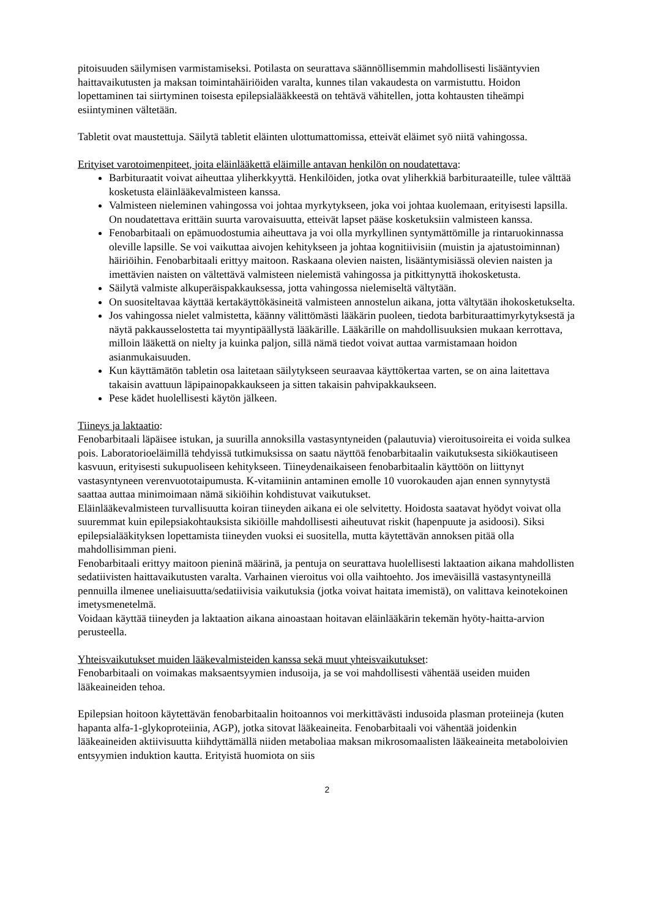pitoisuuden säilymisen varmistamiseksi. Potilasta on seurattava säännöllisemmin mahdollisesti lisääntyvien haittavaikutusten ja maksan toimintahäiriöiden varalta, kunnes tilan vakaudesta on varmistuttu. Hoidon lopettaminen tai siirtyminen toisesta epilepsialääkkeestä on tehtävä vähitellen, jotta kohtausten tiheämpi esiintyminen vältetään.
Tabletit ovat maustettuja. Säilytä tabletit eläinten ulottumattomissa, etteivät eläimet syö niitä vahingossa.
Erityiset varotoimenpiteet, joita eläinlääkettä eläimille antavan henkilön on noudatettava:
Barbituraatit voivat aiheuttaa yliherkkyyttä. Henkilöiden, jotka ovat yliherkkiä barbituraateille, tulee välttää kosketusta eläinlääkevalmisteen kanssa.
Valmisteen nieleminen vahingossa voi johtaa myrkytykseen, joka voi johtaa kuolemaan, erityisesti lapsilla. On noudatettava erittäin suurta varovaisuutta, etteivät lapset pääse kosketuksiin valmisteen kanssa.
Fenobarbitaali on epämuodostumia aiheuttava ja voi olla myrkyllinen syntymättömille ja rintaruokinnassa oleville lapsille. Se voi vaikuttaa aivojen kehitykseen ja johtaa kognitiivisiin (muistin ja ajatustoiminnan) häiriöihin. Fenobarbitaali erittyy maitoon. Raskaana olevien naisten, lisääntymisiässä olevien naisten ja imettävien naisten on vältettävä valmisteen nielemistä vahingossa ja pitkittynyttä ihokosketusta.
Säilytä valmiste alkuperäispakkauksessa, jotta vahingossa nielemiseltä vältytään.
On suositeltavaa käyttää kertakäyttökäsineitä valmisteen annostelun aikana, jotta vältytään ihokosketukselta.
Jos vahingossa nielet valmistetta, käänny välittömästi lääkärin puoleen, tiedota barbituraattimyrkytyksestä ja näytä pakkausselostetta tai myyntipäällystä lääkärille. Lääkärille on mahdollisuuksien mukaan kerrottava, milloin lääkettä on nielty ja kuinka paljon, sillä nämä tiedot voivat auttaa varmistamaan hoidon asianmukaisuuden.
Kun käyttämätön tabletin osa laitetaan säilytykseen seuraavaa käyttökertaa varten, se on aina laitettava takaisin avattuun läpipainopakkaukseen ja sitten takaisin pahvipakkaukseen.
Pese kädet huolellisesti käytön jälkeen.
Tiineys ja laktaatio:
Fenobarbitaali läpäisee istukan, ja suurilla annoksilla vastasyntyneiden (palautuvia) vieroitusoireita ei voida sulkea pois. Laboratorioeläimillä tehdyissä tutkimuksissa on saatu näyttöä fenobarbitaalin vaikutuksesta sikiökautiseen kasvuun, erityisesti sukupuoliseen kehitykseen. Tiineydenaikaiseen fenobarbitaalin käyttöön on liittynyt vastasyntyneen verenvuototaipumusta. K-vitamiinin antaminen emolle 10 vuorokauden ajan ennen synnytystä saattaa auttaa minimoimaan nämä sikiöihin kohdistuvat vaikutukset.
Eläinlääkevalmisteen turvallisuutta koiran tiineyden aikana ei ole selvitetty. Hoidosta saatavat hyödyt voivat olla suuremmat kuin epilepsiakohtauksista sikiöille mahdollisesti aiheutuvat riskit (hapenpuute ja asidoosi). Siksi epilepsialääkityksen lopettamista tiineyden vuoksi ei suositella, mutta käytettävän annoksen pitää olla mahdollisimman pieni.
Fenobarbitaali erittyy maitoon pieninä määrinä, ja pentuja on seurattava huolellisesti laktaation aikana mahdollisten sedatiivisten haittavaikutusten varalta. Varhainen vieroitus voi olla vaihtoehto. Jos imeväisillä vastasyntyneillä pennuilla ilmenee uneliaisuutta/sedatiivisia vaikutuksia (jotka voivat haitata imemistä), on valittava keinotekoinen imetysmenetelmä.
Voidaan käyttää tiineyden ja laktaation aikana ainoastaan hoitavan eläinlääkärin tekemän hyöty-haitta-arvion perusteella.
Yhteisvaikutukset muiden lääkevalmisteiden kanssa sekä muut yhteisvaikutukset:
Fenobarbitaali on voimakas maksaentsyymien indusoija, ja se voi mahdollisesti vähentää useiden muiden lääkeaineiden tehoa.
Epilepsian hoitoon käytettävän fenobarbitaalin hoitoannos voi merkittävästi indusoida plasman proteiineja (kuten hapanta alfa-1-glykoproteiinia, AGP), jotka sitovat lääkeaineita. Fenobarbitaali voi vähentää joidenkin lääkeaineiden aktiivisuutta kiihdyttämällä niiden metaboliaa maksan mikrosomaalisten lääkeaineita metaboloivien entsyymien induktion kautta. Erityistä huomiota on siis
2